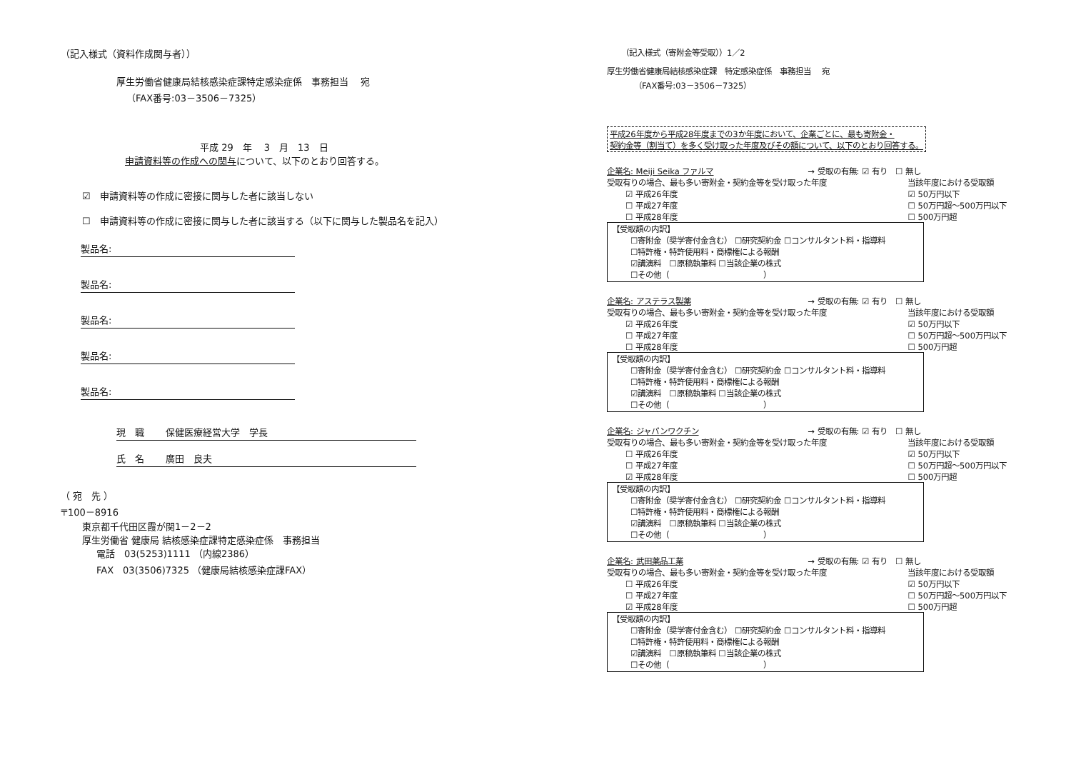（記入様式（資料作成関与者））
厚生労働省健康局結核感染症課特定感染症係　事務担当　 宛
（FAX番号:03－3506－7325）
平成 29　年　 3　月　13　日
申請資料等の作成への関与について、以下のとおり回答する。
☑　申請資料等の作成に密接に関与した者に該当しない
☐　申請資料等の作成に密接に関与した者に該当する（以下に関与した製品名を記入）
製品名:
製品名:
製品名:
製品名:
製品名:
現　職　　 保健医療経営大学　学長
氏　名　　 廣田　良夫
（ 宛　先 ）
〒100－8916
東京都千代田区霞が関1－2－2
厚生労働省 健康局 結核感染症課特定感染症係　事務担当
電話　03(5253)1111 （内線2386）
FAX　03(3506)7325 （健康局結核感染症課FAX）
（記入様式（寄附金等受取））1／2
厚生労働省健康局結核感染症課　特定感染症係　事務担当　 宛
（FAX番号:03－3506－7325）
平成26年度から平成28年度までの3か年度において、企業ごとに、最も寄附金・
契約金等（割当て）を多く受け取った年度及びその額について、以下のとおり回答する。
企業名: Meiji Seika ファルマ → 受取の有無: ☑ 有り　☐ 無し
受取有りの場合、最も多い寄附金・契約金等を受け取った年度
☑ 平成26年度
☐ 平成27年度
☐ 平成28年度
当該年度における受取額
☑ 50万円以下
☐ 50万円超～500万円以下
☐ 500万円超
【受取額の内訳】
☐寄附金（奨学寄付金含む） ☐研究契約金 ☐コンサルタント料・指導料
☐特許権・特許使用料・商標権による報酬
☑講演料　☐原稿執筆料 ☐当該企業の株式
☐その他（　　　　　　　　　　　　）
企業名: アステラス製薬 → 受取の有無: ☑ 有り　☐ 無し
受取有りの場合、最も多い寄附金・契約金等を受け取った年度
☑ 平成26年度
☐ 平成27年度
☐ 平成28年度
当該年度における受取額
☑ 50万円以下
☐ 50万円超～500万円以下
☐ 500万円超
【受取額の内訳】
☐寄附金（奨学寄付金含む） ☐研究契約金 ☐コンサルタント料・指導料
☐特許権・特許使用料・商標権による報酬
☑講演料　☐原稿執筆料 ☐当該企業の株式
☐その他（　　　　　　　　　　　　）
企業名: ジャパンワクチン → 受取の有無: ☑ 有り　☐ 無し
受取有りの場合、最も多い寄附金・契約金等を受け取った年度
☐ 平成26年度
☐ 平成27年度
☑ 平成28年度
当該年度における受取額
☑ 50万円以下
☐ 50万円超～500万円以下
☐ 500万円超
【受取額の内訳】
☐寄附金（奨学寄付金含む） ☐研究契約金 ☐コンサルタント料・指導料
☐特許権・特許使用料・商標権による報酬
☑講演料　☐原稿執筆料 ☐当該企業の株式
☐その他（　　　　　　　　　　　　）
企業名: 武田薬品工業 → 受取の有無: ☑ 有り　☐ 無し
受取有りの場合、最も多い寄附金・契約金等を受け取った年度
☐ 平成26年度
☐ 平成27年度
☑ 平成28年度
当該年度における受取額
☑ 50万円以下
☐ 50万円超～500万円以下
☐ 500万円超
【受取額の内訳】
☐寄附金（奨学寄付金含む） ☐研究契約金 ☐コンサルタント料・指導料
☐特許権・特許使用料・商標権による報酬
☑講演料　☐原稿執筆料 ☐当該企業の株式
☐その他（　　　　　　　　　　　　）